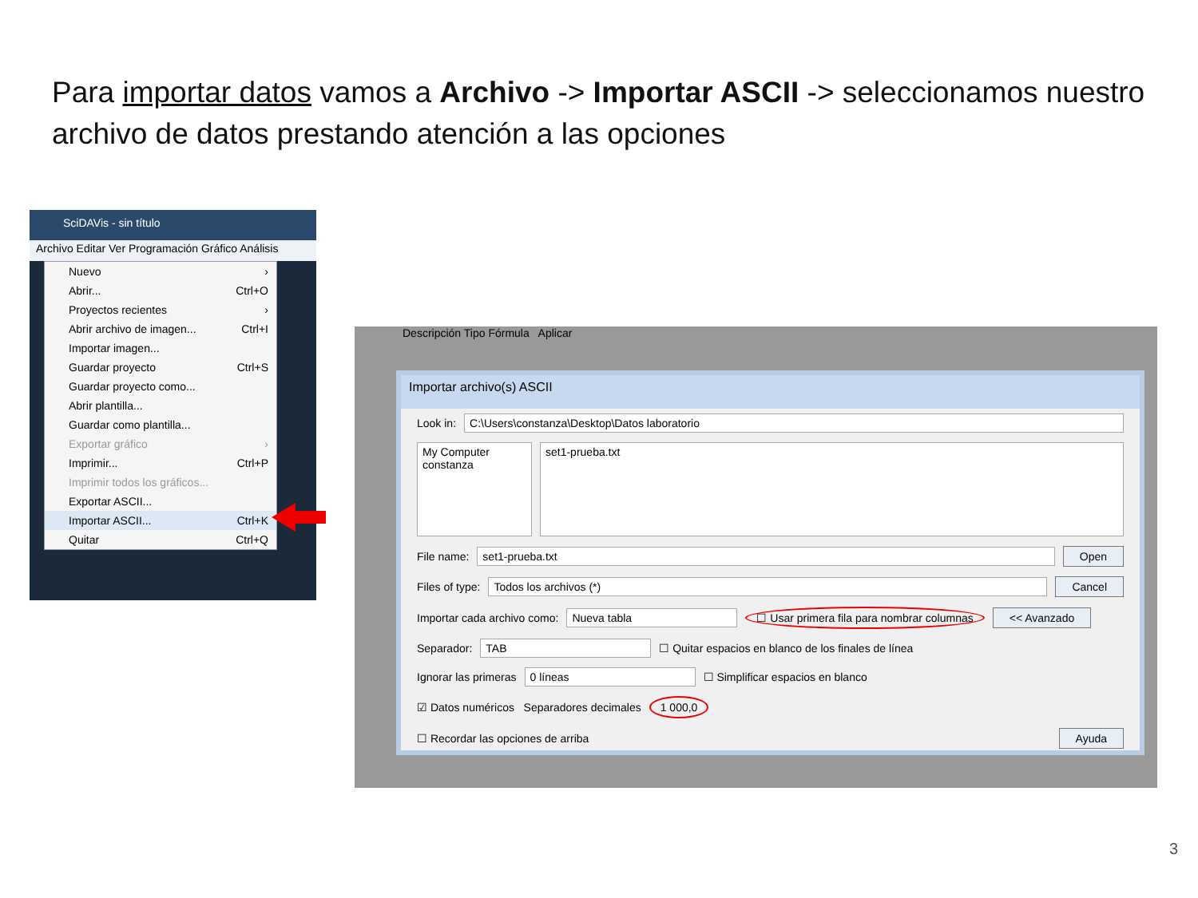Para importar datos vamos a Archivo -> Importar ASCII -> seleccionamos nuestro archivo de datos prestando atención a las opciones
SciDAVis - sin título
Archivo Editar Ver Programación Gráfico Análisis
Nuevo ›
Abrir... Ctrl+O
Proyectos recientes ›
Abrir archivo de imagen... Ctrl+I
Importar imagen...
Guardar proyecto Ctrl+S
Guardar proyecto como...
Abrir plantilla...
Guardar como plantilla...
Exportar gráfico ›
Imprimir... Ctrl+P
Imprimir todos los gráficos...
Exportar ASCII...
Importar ASCII... Ctrl+K
Quitar Ctrl+Q
Descripción Tipo Fórmula Aplicar
Importar archivo(s) ASCII
Look in: C:\Users\constanza\Desktop\Datos laboratorio
My Computer
constanza
set1-prueba.txt
File name: set1-prueba.txt Open
Files of type: Todos los archivos (*) Cancel
Importar cada archivo como: Nueva tabla ☐ Usar primera fila para nombrar columnas << Avanzado
Separador: TAB ☐ Quitar espacios en blanco de los finales de línea
Ignorar las primeras 0 líneas ☐ Simplificar espacios en blanco
☑ Datos numéricos Separadores decimales 1 000,0
☐ Recordar las opciones de arriba Ayuda
3